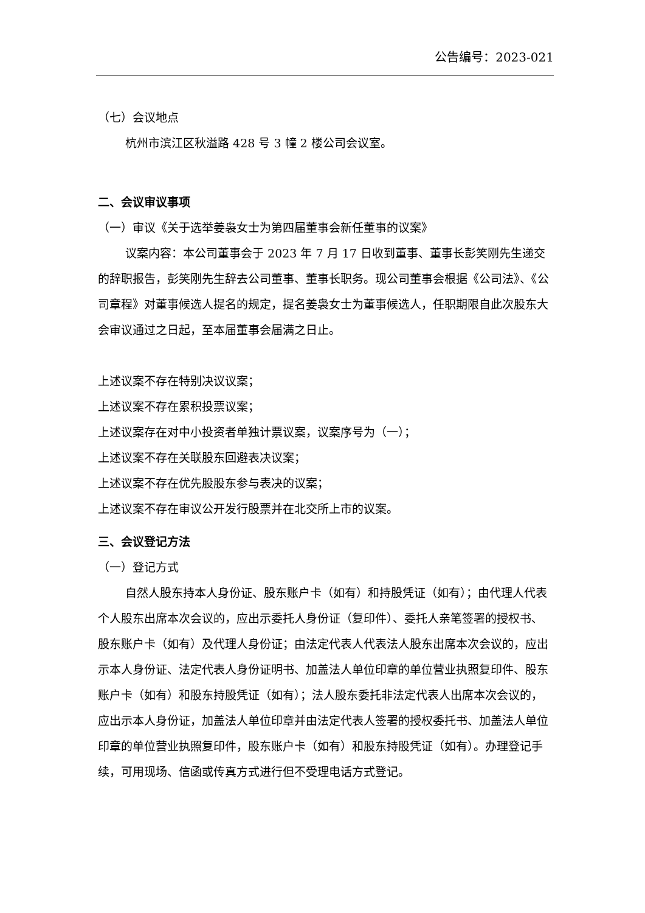公告编号：2023-021
（七）会议地点
杭州市滨江区秋溢路 428 号 3 幢 2 楼公司会议室。
二、会议审议事项
（一）审议《关于选举姜袅女士为第四届董事会新任董事的议案》
议案内容：本公司董事会于 2023 年 7 月 17 日收到董事、董事长彭笑刚先生递交的辞职报告，彭笑刚先生辞去公司董事、董事长职务。现公司董事会根据《公司法》、《公司章程》对董事候选人提名的规定，提名姜袅女士为董事候选人，任职期限自此次股东大会审议通过之日起，至本届董事会届满之日止。
上述议案不存在特别决议议案；
上述议案不存在累积投票议案；
上述议案存在对中小投资者单独计票议案，议案序号为（一）；
上述议案不存在关联股东回避表决议案；
上述议案不存在优先股股东参与表决的议案；
上述议案不存在审议公开发行股票并在北交所上市的议案。
三、会议登记方法
（一）登记方式
自然人股东持本人身份证、股东账户卡（如有）和持股凭证（如有）；由代理人代表个人股东出席本次会议的，应出示委托人身份证（复印件）、委托人亲笔签署的授权书、股东账户卡（如有）及代理人身份证；由法定代表人代表法人股东出席本次会议的，应出示本人身份证、法定代表人身份证明书、加盖法人单位印章的单位营业执照复印件、股东账户卡（如有）和股东持股凭证（如有）；法人股东委托非法定代表人出席本次会议的，应出示本人身份证，加盖法人单位印章并由法定代表人签署的授权委托书、加盖法人单位印章的单位营业执照复印件，股东账户卡（如有）和股东持股凭证（如有）。办理登记手续，可用现场、信函或传真方式进行但不受理电话方式登记。